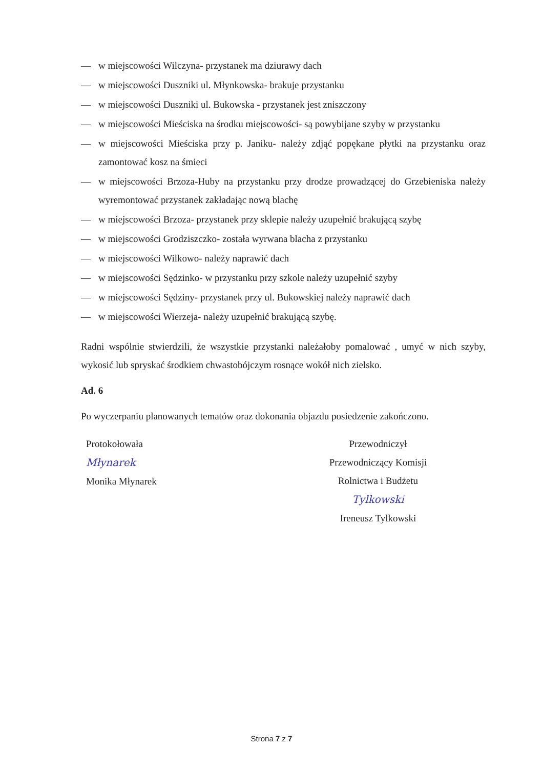— w miejscowości Wilczyna- przystanek ma dziurawy dach
— w miejscowości Duszniki ul. Młynkowska- brakuje przystanku
— w miejscowości Duszniki ul. Bukowska - przystanek jest zniszczony
— w miejscowości Mieściska na środku miejscowości- są powybijane szyby w przystanku
— w miejscowości Mieściska przy p. Janiku- należy zdjąć popękane płytki na przystanku oraz zamontować kosz na śmieci
— w miejscowości Brzoza-Huby na przystanku przy drodze prowadzącej do Grzebieniska należy wyremontować przystanek zakładając nową blachę
— w miejscowości Brzoza- przystanek przy sklepie należy uzupełnić brakującą szybę
— w miejscowości Grodziszczko- została wyrwana blacha z przystanku
— w miejscowości Wilkowo- należy naprawić dach
— w miejscowości Sędzinko- w przystanku przy szkole należy uzupełnić szyby
— w miejscowości Sędziny- przystanek przy ul. Bukowskiej należy naprawić dach
— w miejscowości Wierzeja- należy uzupełnić brakującą szybę.
Radni wspólnie stwierdzili, że wszystkie przystanki należałoby pomalować , umyć w nich szyby, wykosić lub spryskać środkiem chwastobójczym rosnące wokół nich zielsko.
Ad. 6
Po wyczerpaniu planowanych tematów oraz dokonania objazdu posiedzenie zakończono.
Protokołowała
Młynarek
Monika Młynarek
Przewodniczył
Przewodniczący Komisji
Rolnictwa i Budżetu
Tylkowski
Ireneusz Tylkowski
Strona 7 z 7